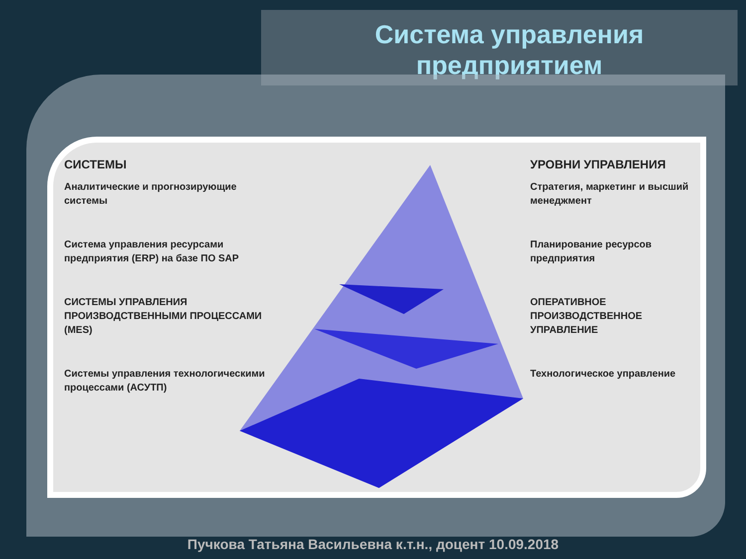Система управления
предприятием
СИСТЕМЫ
Аналитические и прогнозирующие системы
Система управления ресурсами предприятия (ERP) на базе ПО SAP
СИСТЕМЫ УПРАВЛЕНИЯ ПРОИЗВОДСТВЕННЫМИ ПРОЦЕССАМИ (MES)
Системы управления технологическими процессами (АСУТП)
УРОВНИ УПРАВЛЕНИЯ
Стратегия, маркетинг и высший менеджмент
Планирование ресурсов предприятия
ОПЕРАТИВНОЕ ПРОИЗВОДСТВЕННОЕ УПРАВЛЕНИЕ
Технологическое управление
Пучкова Татьяна Васильевна к.т.н., доцент 10.09.2018